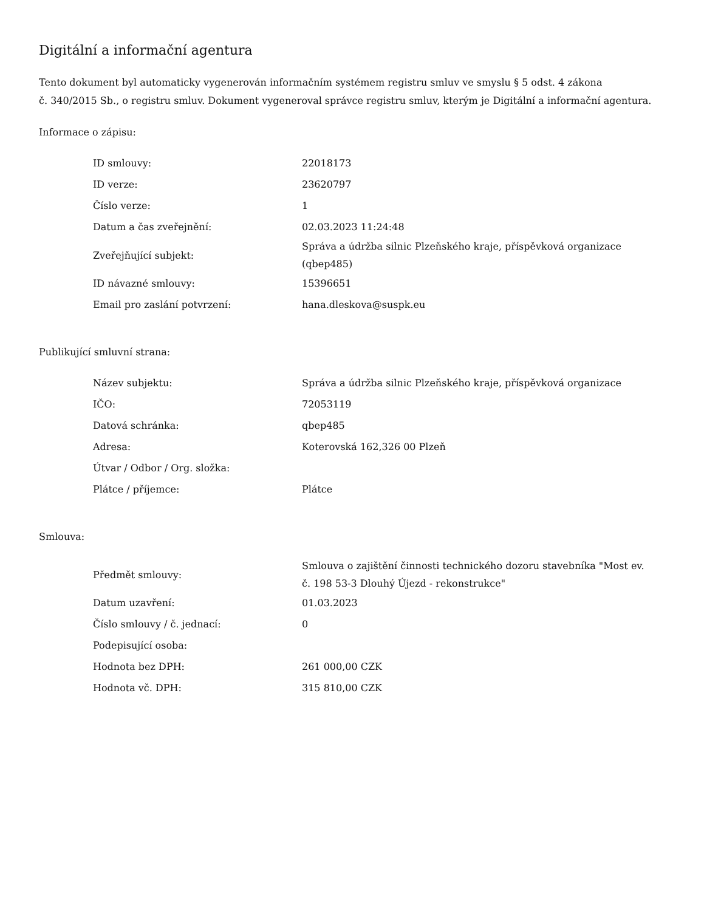Digitální a informační agentura
Tento dokument byl automaticky vygenerován informačním systémem registru smluv ve smyslu § 5 odst. 4 zákona
č. 340/2015 Sb., o registru smluv. Dokument vygeneroval správce registru smluv, kterým je Digitální a informační agentura.
Informace o zápisu:
| ID smlouvy: | 22018173 |
| ID verze: | 23620797 |
| Číslo verze: | 1 |
| Datum a čas zveřejnění: | 02.03.2023 11:24:48 |
| Zveřejňující subjekt: | Správa a údržba silnic Plzeňského kraje, příspěvková organizace (qbep485) |
| ID návazné smlouvy: | 15396651 |
| Email pro zaslání potvrzení: | hana.dleskova@suspk.eu |
Publikující smluvní strana:
| Název subjektu: | Správa a údržba silnic Plzeňského kraje, příspěvková organizace |
| IČO: | 72053119 |
| Datová schránka: | qbep485 |
| Adresa: | Koterovská 162,326 00 Plzeň |
| Útvar / Odbor / Org. složka: | |
| Plátce / příjemce: | Plátce |
Smlouva:
| Předmět smlouvy: | Smlouva o zajištění činnosti technického dozoru stavebníka "Most ev. č. 198 53-3 Dlouhý Újezd - rekonstrukce" |
| Datum uzavření: | 01.03.2023 |
| Číslo smlouvy / č. jednací: | 0 |
| Podepisující osoba: | |
| Hodnota bez DPH: | 261 000,00 CZK |
| Hodnota vč. DPH: | 315 810,00 CZK |